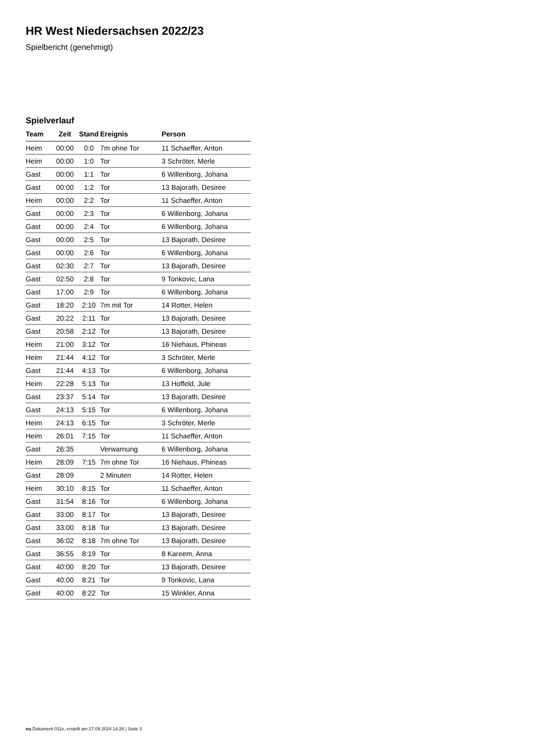HR West Niedersachsen 2022/23
Spielbericht (genehmigt)
Spielverlauf
| Team | Zeit | Stand | Ereignis | Person |
| --- | --- | --- | --- | --- |
| Heim | 00:00 | 0:0 | 7m ohne Tor | 11 Schaeffer, Anton |
| Heim | 00:00 | 1:0 | Tor | 3 Schröter, Merle |
| Gast | 00:00 | 1:1 | Tor | 6 Willenborg, Johana |
| Gast | 00:00 | 1:2 | Tor | 13 Bajorath, Desiree |
| Heim | 00:00 | 2:2 | Tor | 11 Schaeffer, Anton |
| Gast | 00:00 | 2:3 | Tor | 6 Willenborg, Johana |
| Gast | 00:00 | 2:4 | Tor | 6 Willenborg, Johana |
| Gast | 00:00 | 2:5 | Tor | 13 Bajorath, Desiree |
| Gast | 00:00 | 2:6 | Tor | 6 Willenborg, Johana |
| Gast | 02:30 | 2:7 | Tor | 13 Bajorath, Desiree |
| Gast | 02:50 | 2:8 | Tor | 9 Tonkovic, Lana |
| Gast | 17:00 | 2:9 | Tor | 6 Willenborg, Johana |
| Gast | 18:20 | 2:10 | 7m mit Tor | 14 Rotter, Helen |
| Gast | 20:22 | 2:11 | Tor | 13 Bajorath, Desiree |
| Gast | 20:58 | 2:12 | Tor | 13 Bajorath, Desiree |
| Heim | 21:00 | 3:12 | Tor | 16 Niehaus, Phineas |
| Heim | 21:44 | 4:12 | Tor | 3 Schröter, Merle |
| Gast | 21:44 | 4:13 | Tor | 6 Willenborg, Johana |
| Heim | 22:28 | 5:13 | Tor | 13 Hoffeld, Jule |
| Gast | 23:37 | 5:14 | Tor | 13 Bajorath, Desiree |
| Gast | 24:13 | 5:15 | Tor | 6 Willenborg, Johana |
| Heim | 24:13 | 6:15 | Tor | 3 Schröter, Merle |
| Heim | 26:01 | 7:15 | Tor | 11 Schaeffer, Anton |
| Gast | 26:35 | | Verwarnung | 6 Willenborg, Johana |
| Heim | 28:09 | 7:15 | 7m ohne Tor | 16 Niehaus, Phineas |
| Gast | 28:09 | | 2 Minuten | 14 Rotter, Helen |
| Heim | 30:10 | 8:15 | Tor | 11 Schaeffer, Anton |
| Gast | 31:54 | 8:16 | Tor | 6 Willenborg, Johana |
| Gast | 33:00 | 8:17 | Tor | 13 Bajorath, Desiree |
| Gast | 33:00 | 8:18 | Tor | 13 Bajorath, Desiree |
| Gast | 36:02 | 8:18 | 7m ohne Tor | 13 Bajorath, Desiree |
| Gast | 36:55 | 8:19 | Tor | 8 Kareem, Anna |
| Gast | 40:00 | 8:20 | Tor | 13 Bajorath, Desiree |
| Gast | 40:00 | 8:21 | Tor | 9 Tonkovic, Lana |
| Gast | 40:00 | 8:22 | Tor | 15 Winkler, Anna |
nu.Dokument 011e, erstellt am 27.09.2024 14:26 | Seite 3